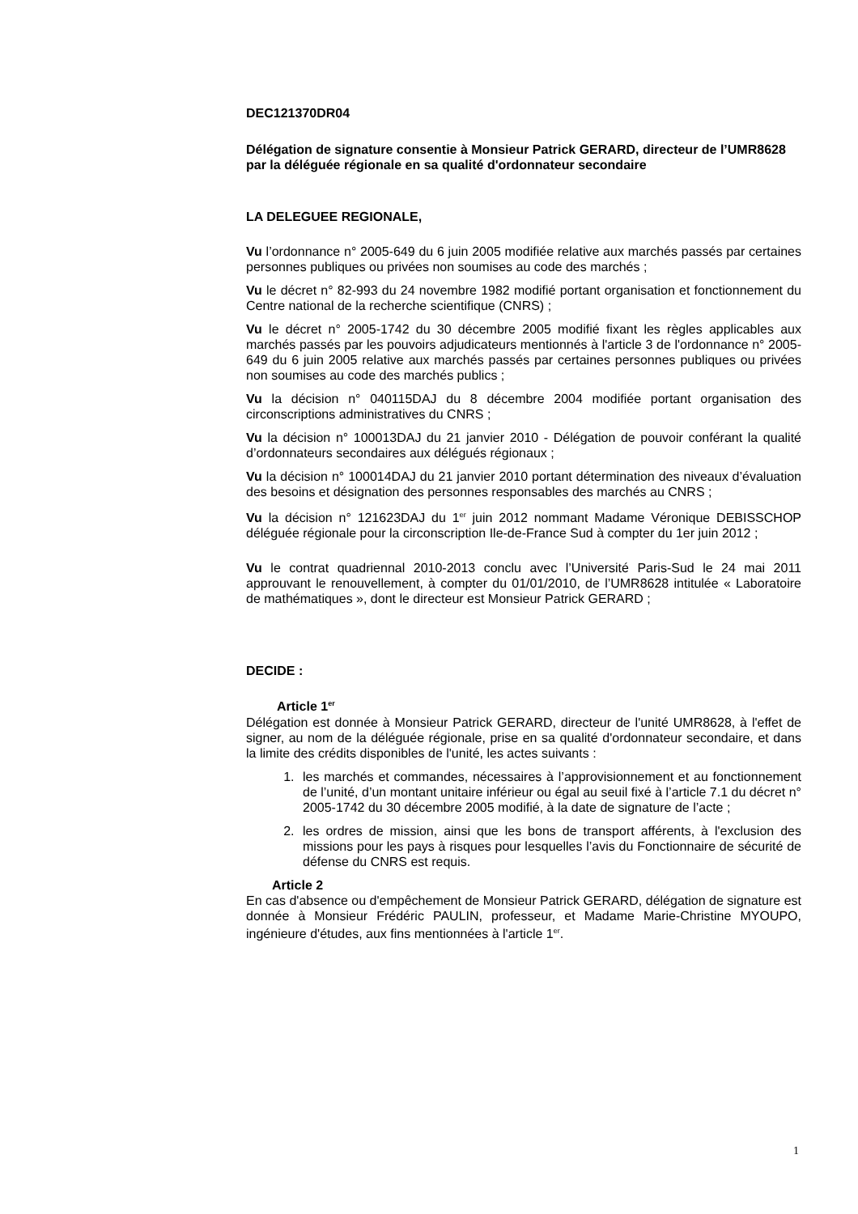DEC121370DR04
Délégation de signature consentie à Monsieur Patrick GERARD, directeur de l’UMR8628
par la déléguée régionale en sa qualité d'ordonnateur secondaire
LA DELEGUEE REGIONALE,
Vu l’ordonnance n° 2005-649 du 6 juin 2005 modifiée relative aux marchés passés par certaines personnes publiques ou privées non soumises au code des marchés ;
Vu le décret n° 82-993 du 24 novembre 1982 modifié portant organisation et fonctionnement du Centre national de la recherche scientifique (CNRS) ;
Vu le décret n° 2005-1742 du 30 décembre 2005 modifié fixant les règles applicables aux marchés passés par les pouvoirs adjudicateurs mentionnés à l'article 3 de l'ordonnance n° 2005-649 du 6 juin 2005 relative aux marchés passés par certaines personnes publiques ou privées non soumises au code des marchés publics ;
Vu la décision n° 040115DAJ du 8 décembre 2004 modifiée portant organisation des circonscriptions administratives du CNRS ;
Vu la décision n° 100013DAJ du 21 janvier 2010 - Délégation de pouvoir conférant la qualité d’ordonnateurs secondaires aux délégués régionaux ;
Vu la décision n° 100014DAJ du 21 janvier 2010 portant détermination des niveaux d’évaluation des besoins et désignation des personnes responsables des marchés au CNRS ;
Vu la décision n° 121623DAJ du 1<sup>er</sup> juin 2012 nommant Madame Véronique DEBISSCHOP déléguée régionale pour la circonscription Ile-de-France Sud à compter du 1er juin 2012 ;
Vu le contrat quadriennal 2010-2013 conclu avec l’Université Paris-Sud le 24 mai 2011 approuvant le renouvellement, à compter du 01/01/2010, de l’UMR8628 intitulée « Laboratoire de mathématiques », dont le directeur est Monsieur Patrick GERARD ;
DECIDE :
Article 1<sup>er</sup>
Délégation est donnée à Monsieur Patrick GERARD, directeur de l'unité UMR8628, à l'effet de signer, au nom de la déléguée régionale, prise en sa qualité d'ordonnateur secondaire, et dans la limite des crédits disponibles de l'unité, les actes suivants :
1. les marchés et commandes, nécessaires à l’approvisionnement et au fonctionnement de l’unité, d’un montant unitaire inférieur ou égal au seuil fixé à l’article 7.1 du décret n° 2005-1742 du 30 décembre 2005 modifié, à la date de signature de l’acte ;
2. les ordres de mission, ainsi que les bons de transport afférents, à l'exclusion des missions pour les pays à risques pour lesquelles l’avis du Fonctionnaire de sécurité de défense du CNRS est requis.
Article 2
En cas d'absence ou d'empêchement de Monsieur Patrick GERARD, délégation de signature est donnée à Monsieur Frédéric PAULIN, professeur, et Madame Marie-Christine MYOUPO, ingénieure d'études, aux fins mentionnées à l'article 1<sup>er</sup>.
1